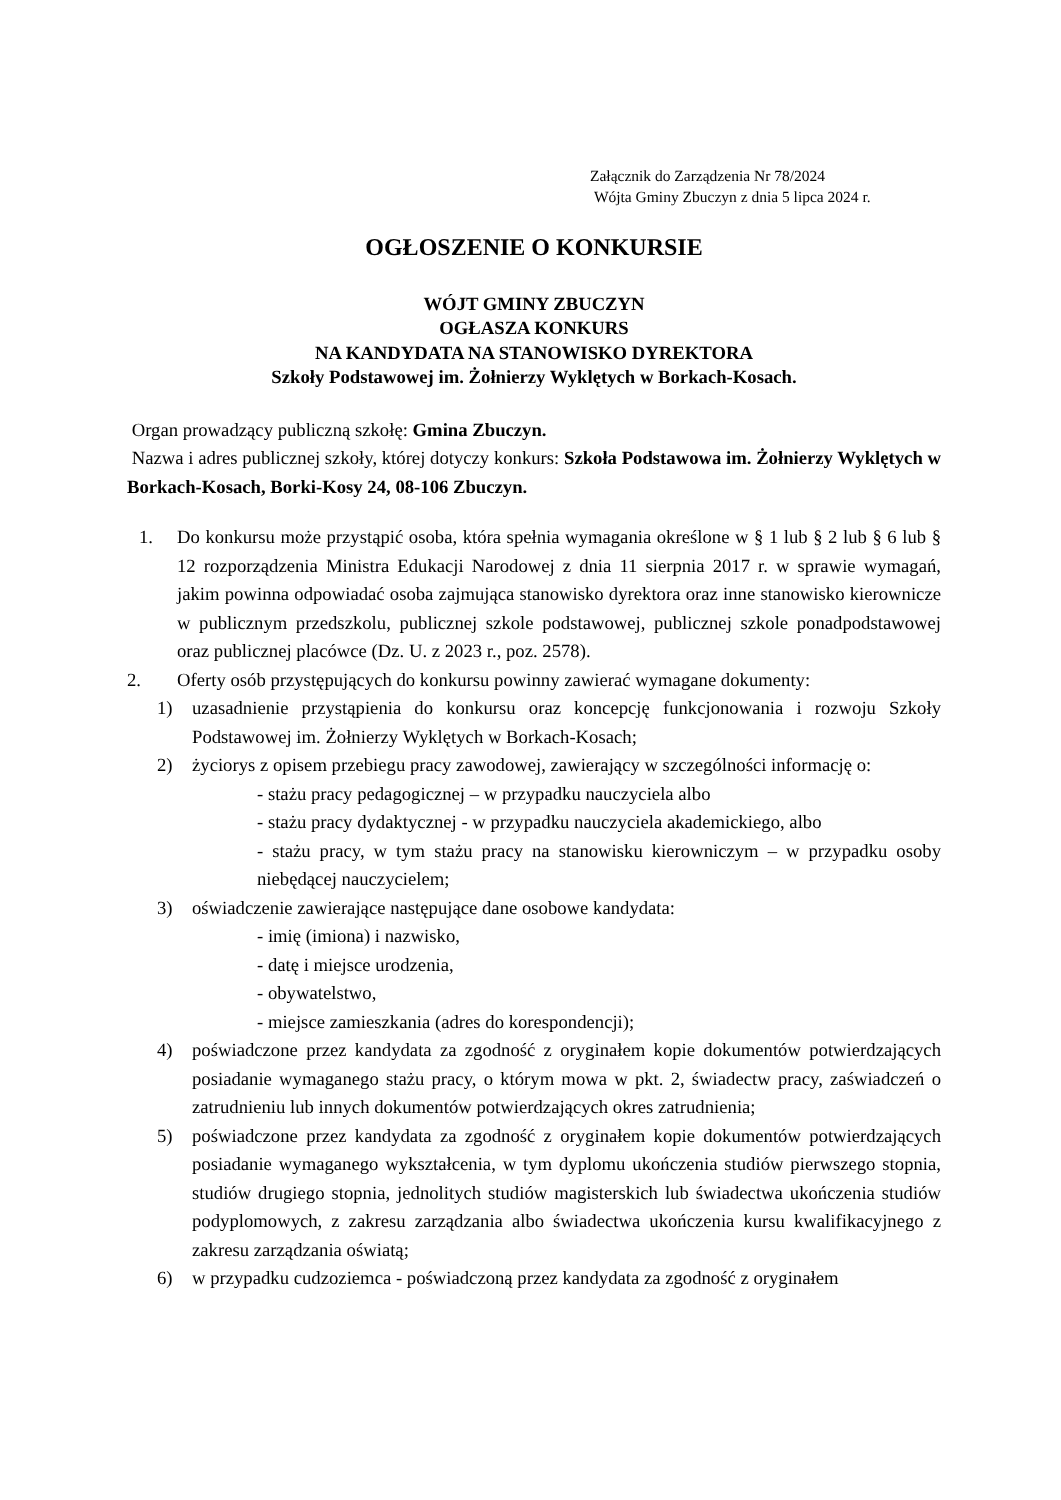Załącznik do Zarządzenia Nr 78/2024
Wójta Gminy Zbuczyn z dnia 5 lipca 2024 r.
OGŁOSZENIE O KONKURSIE
WÓJT GMINY ZBUCZYN
OGŁASZA KONKURS
NA KANDYDATA NA STANOWISKO DYREKTORA
Szkoły Podstawowej im. Żołnierzy Wyklętych w Borkach-Kosach.
Organ prowadzący publiczną szkołę: Gmina Zbuczyn.
Nazwa i adres publicznej szkoły, której dotyczy konkurs: Szkoła Podstawowa im. Żołnierzy Wyklętych w Borkach-Kosach, Borki-Kosy 24, 08-106 Zbuczyn.
1. Do konkursu może przystąpić osoba, która spełnia wymagania określone w § 1 lub § 2 lub § 6 lub § 12 rozporządzenia Ministra Edukacji Narodowej z dnia 11 sierpnia 2017 r. w sprawie wymagań, jakim powinna odpowiadać osoba zajmująca stanowisko dyrektora oraz inne stanowisko kierownicze w publicznym przedszkolu, publicznej szkole podstawowej, publicznej szkole ponadpodstawowej oraz publicznej placówce (Dz. U. z 2023 r., poz. 2578).
2. Oferty osób przystępujących do konkursu powinny zawierać wymagane dokumenty:
1) uzasadnienie przystąpienia do konkursu oraz koncepcję funkcjonowania i rozwoju Szkoły Podstawowej im. Żołnierzy Wyklętych w Borkach-Kosach;
2) życiorys z opisem przebiegu pracy zawodowej, zawierający w szczególności informację o:
- stażu pracy pedagogicznej – w przypadku nauczyciela albo
- stażu pracy dydaktycznej - w przypadku nauczyciela akademickiego, albo
- stażu pracy, w tym stażu pracy na stanowisku kierowniczym – w przypadku osoby niebędącej nauczycielem;
3) oświadczenie zawierające następujące dane osobowe kandydata:
- imię (imiona) i nazwisko,
- datę i miejsce urodzenia,
- obywatelstwo,
- miejsce zamieszkania (adres do korespondencji);
4) poświadczone przez kandydata za zgodność z oryginałem kopie dokumentów potwierdzających posiadanie wymaganego stażu pracy, o którym mowa w pkt. 2, świadectw pracy, zaświadczeń o zatrudnieniu lub innych dokumentów potwierdzających okres zatrudnienia;
5) poświadczone przez kandydata za zgodność z oryginałem kopie dokumentów potwierdzających posiadanie wymaganego wykształcenia, w tym dyplomu ukończenia studiów pierwszego stopnia, studiów drugiego stopnia, jednolitych studiów magisterskich lub świadectwa ukończenia studiów podyplomowych, z zakresu zarządzania albo świadectwa ukończenia kursu kwalifikacyjnego z zakresu zarządzania oświatą;
6) w przypadku cudzoziemca - poświadczoną przez kandydata za zgodność z oryginałem